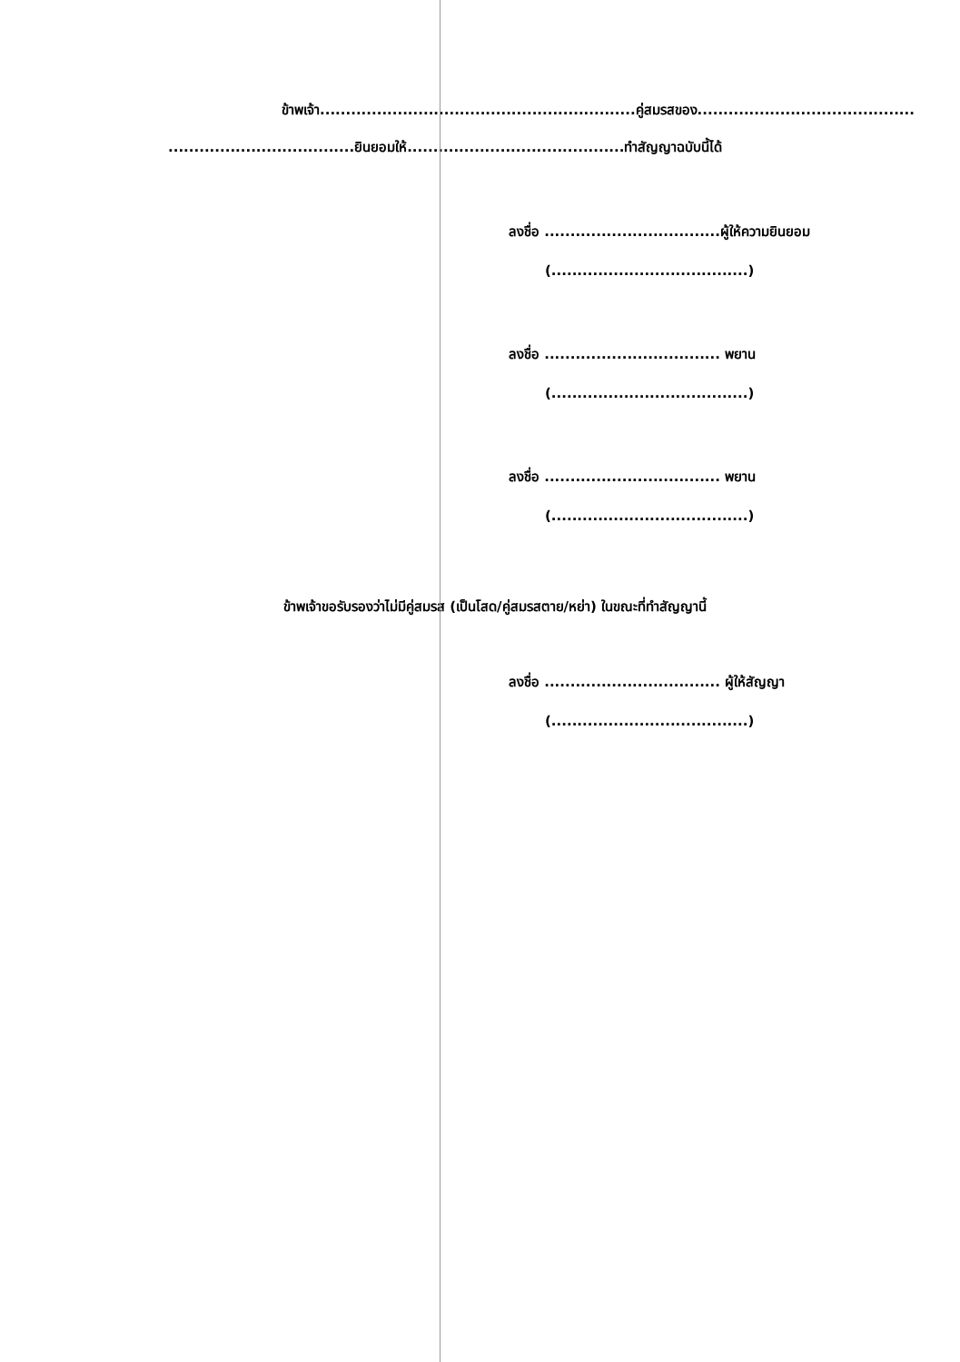ข้าพเจ้า.............................................................คู่สมรสของ..........................................
....................................ยินยอมให้..........................................ทำสัญญาฉบับนี้ได้
ลงชื่อ ..................................ผู้ให้ความยินยอม
(......................................)
ลงชื่อ .................................. พยาน
(......................................)
ลงชื่อ .................................. พยาน
(......................................)
ข้าพเจ้าขอรับรองว่าไม่มีคู่สมรส (เป็นโสด/คู่สมรสตาย/หย่า) ในขณะที่ทำสัญญานี้
ลงชื่อ .................................. ผู้ให้สัญญา
(......................................)